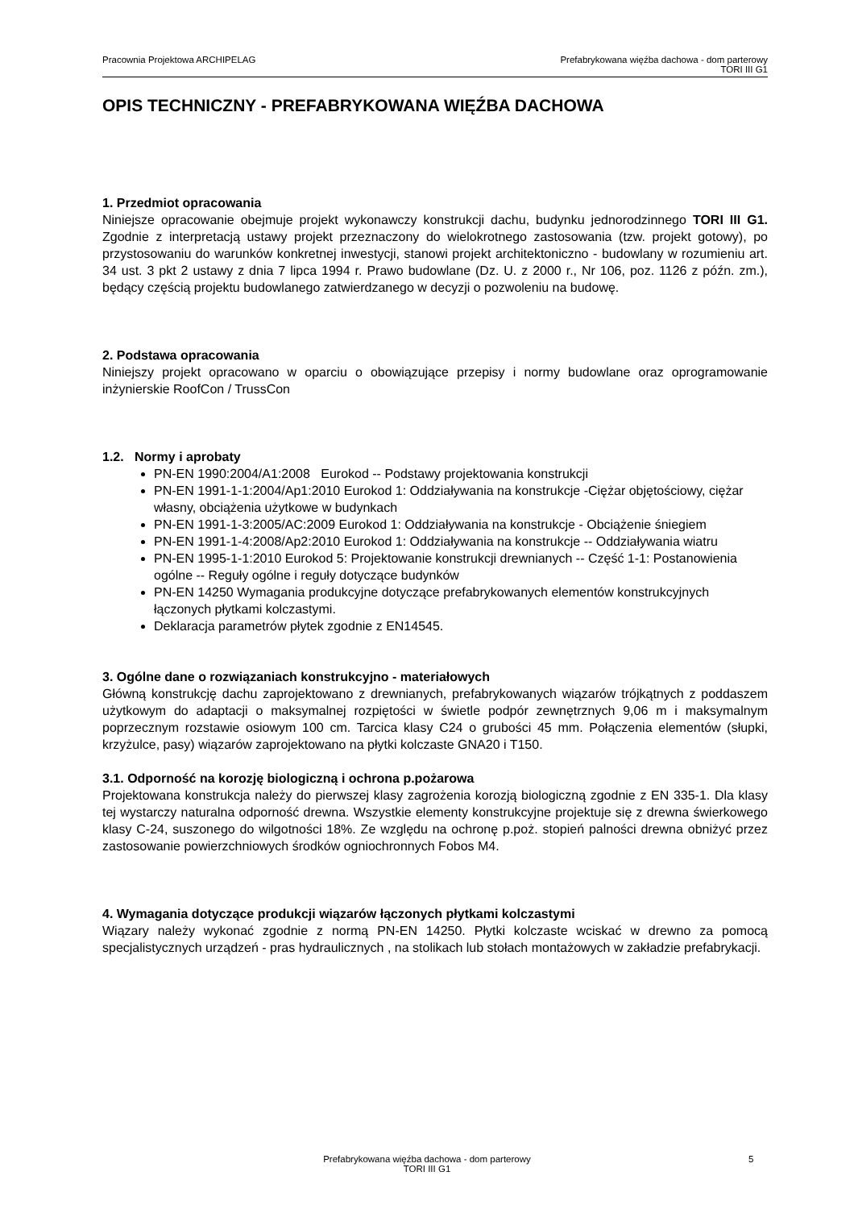Pracownia Projektowa ARCHIPELAG
Prefabrykowana więźba dachowa - dom parterowy
TORI III G1
OPIS TECHNICZNY - PREFABRYKOWANA WIĘŹBA DACHOWA
1. Przedmiot opracowania
Niniejsze opracowanie obejmuje projekt wykonawczy konstrukcji dachu, budynku jednorodzinnego TORI III G1. Zgodnie z interpretacją ustawy projekt przeznaczony do wielokrotnego zastosowania (tzw. projekt gotowy), po przystosowaniu do warunków konkretnej inwestycji, stanowi projekt architektoniczno - budowlany w rozumieniu art. 34 ust. 3 pkt 2 ustawy z dnia 7 lipca 1994 r. Prawo budowlane (Dz. U. z 2000 r., Nr 106, poz. 1126 z późn. zm.), będący częścią projektu budowlanego zatwierdzanego w decyzji o pozwoleniu na budowę.
2. Podstawa opracowania
Niniejszy projekt opracowano w oparciu o obowiązujące przepisy i normy budowlane oraz oprogramowanie inżynierskie RoofCon / TrussCon
1.2. Normy i aprobaty
PN-EN 1990:2004/A1:2008 Eurokod -- Podstawy projektowania konstrukcji
PN-EN 1991-1-1:2004/Ap1:2010 Eurokod 1: Oddziaływania na konstrukcje -Ciężar objętościowy, ciężar własny, obciążenia użytkowe w budynkach
PN-EN 1991-1-3:2005/AC:2009 Eurokod 1: Oddziaływania na konstrukcje - Obciążenie śniegiem
PN-EN 1991-1-4:2008/Ap2:2010 Eurokod 1: Oddziaływania na konstrukcje -- Oddziaływania wiatru
PN-EN 1995-1-1:2010 Eurokod 5: Projektowanie konstrukcji drewnianych -- Część 1-1: Postanowienia ogólne -- Reguły ogólne i reguły dotyczące budynków
PN-EN 14250 Wymagania produkcyjne dotyczące prefabrykowanych elementów konstrukcyjnych łączonych płytkami kolczastymi.
Deklaracja parametrów płytek zgodnie z EN14545.
3. Ogólne dane o rozwiązaniach konstrukcyjno - materiałowych
Główną konstrukcję dachu zaprojektowano z drewnianych, prefabrykowanych wiązarów trójkątnych z poddaszem użytkowym do adaptacji o maksymalnej rozpiętości w świetle podpór zewnętrznych 9,06 m i maksymalnym poprzecznym rozstawie osiowym 100 cm. Tarcica klasy C24 o grubości 45 mm. Połączenia elementów (słupki, krzyżulce, pasy) wiązarów zaprojektowano na płytki kolczaste GNA20 i T150.
3.1. Odporność na korozję biologiczną i ochrona p.pożarowa
Projektowana konstrukcja należy do pierwszej klasy zagrożenia korozją biologiczną zgodnie z EN 335-1. Dla klasy tej wystarczy naturalna odporność drewna. Wszystkie elementy konstrukcyjne projektuje się z drewna świerkowego klasy C-24, suszonego do wilgotności 18%. Ze względu na ochronę p.poż. stopień palności drewna obniżyć przez zastosowanie powierzchniowych środków ogniochronnych Fobos M4.
4. Wymagania dotyczące produkcji wiązarów łączonych płytkami kolczastymi
Wiązary należy wykonać zgodnie z normą PN-EN 14250. Płytki kolczaste wciskać w drewno za pomocą specjalistycznych urządzeń - pras hydraulicznych , na stolikach lub stołach montażowych w zakładzie prefabrykacji.
Prefabrykowana więźba dachowa - dom parterowy
TORI III G1
5